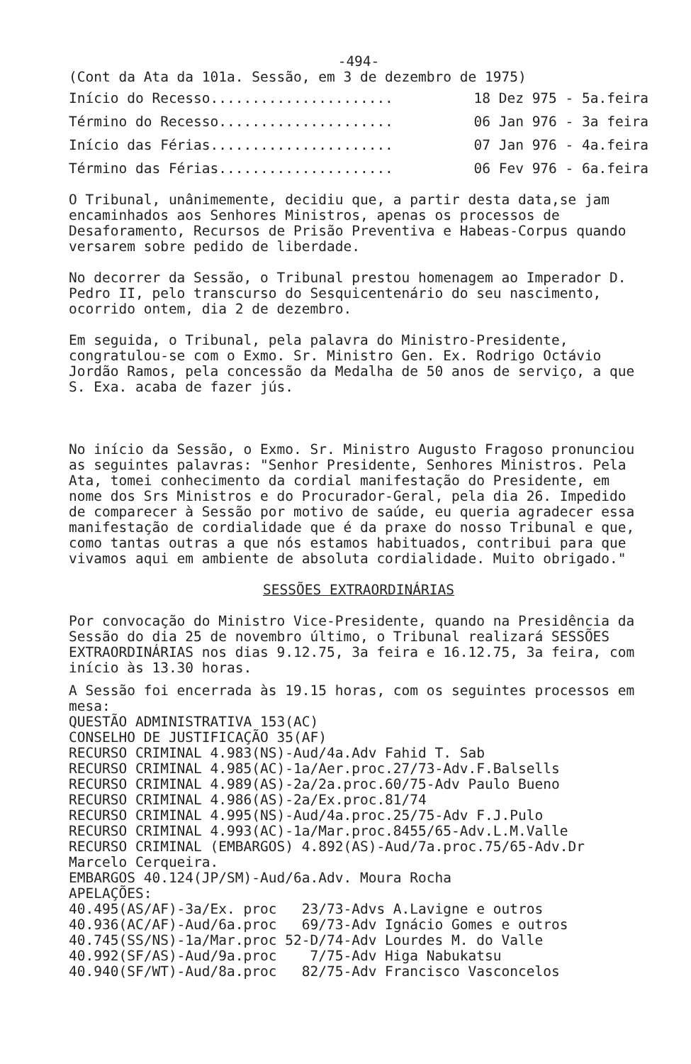-494-
(Cont da Ata da 101a. Sessão, em 3 de dezembro de 1975)
Início do Recesso...................... 18 Dez 975 - 5a.feira
Término do Recesso..................... 06 Jan 976 - 3a feira
Início das Férias...................... 07 Jan 976 - 4a.feira
Término das Férias..................... 06 Fev 976 - 6a.feira
O Tribunal, unânimemente, decidiu que, a partir desta data,se jam encaminhados aos Senhores Ministros, apenas os processos de Desaforamento, Recursos de Prisão Preventiva e Habeas-Corpus quando versarem sobre pedido de liberdade.
No decorrer da Sessão, o Tribunal prestou homenagem ao Imperador D. Pedro II, pelo transcurso do Sesquicentenário do seu nascimento, ocorrido ontem, dia 2 de dezembro.
Em seguida, o Tribunal, pela palavra do Ministro-Presidente, congratulou-se com o Exmo. Sr. Ministro Gen. Ex. Rodrigo Octávio Jordão Ramos, pela concessão da Medalha de 50 anos de serviço, a que S. Exa. acaba de fazer jús.
No início da Sessão, o Exmo. Sr. Ministro Augusto Fragoso pronunciou as seguintes palavras: "Senhor Presidente, Senhores Ministros. Pela Ata, tomei conhecimento da cordial manifestação do Presidente, em nome dos Srs Ministros e do Procurador-Geral, pela dia 26. Impedido de comparecer à Sessão por motivo de saúde, eu queria agradecer essa manifestação de cordialidade que é da praxe do nosso Tribunal e que, como tantas outras a que nós estamos habituados, contribui para que vivamos aqui em ambiente de absoluta cordialidade. Muito obrigado."
SESSÕES EXTRAORDINÁRIAS
Por convocação do Ministro Vice-Presidente, quando na Presidência da Sessão do dia 25 de novembro último, o Tribunal realizará SESSÕES EXTRAORDINÁRIAS nos dias 9.12.75, 3a feira e 16.12.75, 3a feira, com início às 13.30 horas.
A Sessão foi encerrada às 19.15 horas, com os seguintes processos em mesa:
QUESTÃO ADMINISTRATIVA 153(AC)
CONSELHO DE JUSTIFICAÇÃO 35(AF)
RECURSO CRIMINAL 4.983(NS)-Aud/4a.Adv Fahid T. Sab
RECURSO CRIMINAL 4.985(AC)-1a/Aer.proc.27/73-Adv.F.Balsells
RECURSO CRIMINAL 4.989(AS)-2a/2a.proc.60/75-Adv Paulo Bueno
RECURSO CRIMINAL 4.986(AS)-2a/Ex.proc.81/74
RECURSO CRIMINAL 4.995(NS)-Aud/4a.proc.25/75-Adv F.J.Pulo
RECURSO CRIMINAL 4.993(AC)-1a/Mar.proc.8455/65-Adv.L.M.Valle
RECURSO CRIMINAL (EMBARGOS) 4.892(AS)-Aud/7a.proc.75/65-Adv.Dr
Marcelo Cerqueira.
EMBARGOS 40.124(JP/SM)-Aud/6a.Adv. Moura Rocha
APELAÇÕES:
40.495(AS/AF)-3a/Ex. proc   23/73-Advs A.Lavigne e outros
40.936(AC/AF)-Aud/6a.proc   69/73-Adv Ignácio Gomes e outros
40.745(SS/NS)-1a/Mar.proc 52-D/74-Adv Lourdes M. do Valle
40.992(SF/AS)-Aud/9a.proc    7/75-Adv Higa Nabukatsu
40.940(SF/WT)-Aud/8a.proc   82/75-Adv Francisco Vasconcelos